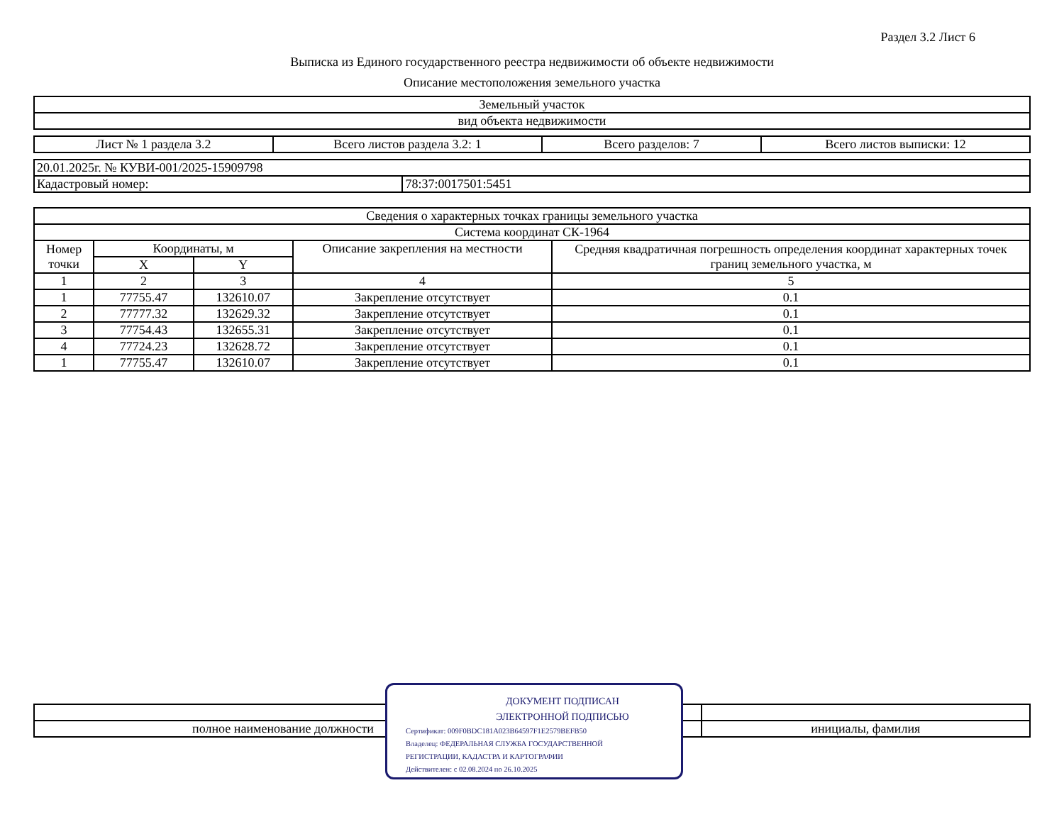Раздел 3.2 Лист 6
Выписка из Единого государственного реестра недвижимости об объекте недвижимости
Описание местоположения земельного участка
| Земельный участок |
| вид объекта недвижимости |
| Лист № 1 раздела 3.2 | Всего листов раздела 3.2: 1 | Всего разделов: 7 | Всего листов выписки: 12 |
| 20.01.2025г. № КУВИ-001/2025-15909798 | |
| Кадастровый номер: | 78:37:0017501:5451 |
| Сведения о характерных точках границы земельного участка | | | | |
| Система координат СК-1964 | | | | |
| Номер точки | Координаты, м | | Описание закрепления на местности | Средняя квадратичная погрешность определения координат характерных точек границ земельного участка, м |
| | X | Y | | |
| 1 | 2 | 3 | 4 | 5 |
| 1 | 77755.47 | 132610.07 | Закрепление отсутствует | 0.1 |
| 2 | 77777.32 | 132629.32 | Закрепление отсутствует | 0.1 |
| 3 | 77754.43 | 132655.31 | Закрепление отсутствует | 0.1 |
| 4 | 77724.23 | 132628.72 | Закрепление отсутствует | 0.1 |
| 1 | 77755.47 | 132610.07 | Закрепление отсутствует | 0.1 |
| полное наименование должности | | инициалы, фамилия |
ДОКУМЕНТ ПОДПИСАН
ЭЛЕКТРОННОЙ ПОДПИСЬЮ
Сертификат: 009F0BDC181A023B64597F1E2579BEFB50
Владелец: ФЕДЕРАЛЬНАЯ СЛУЖБА ГОСУДАРСТВЕННОЙ
РЕГИСТРАЦИИ, КАДАСТРА И КАРТОГРАФИИ
Действителен: с 02.08.2024 по 26.10.2025